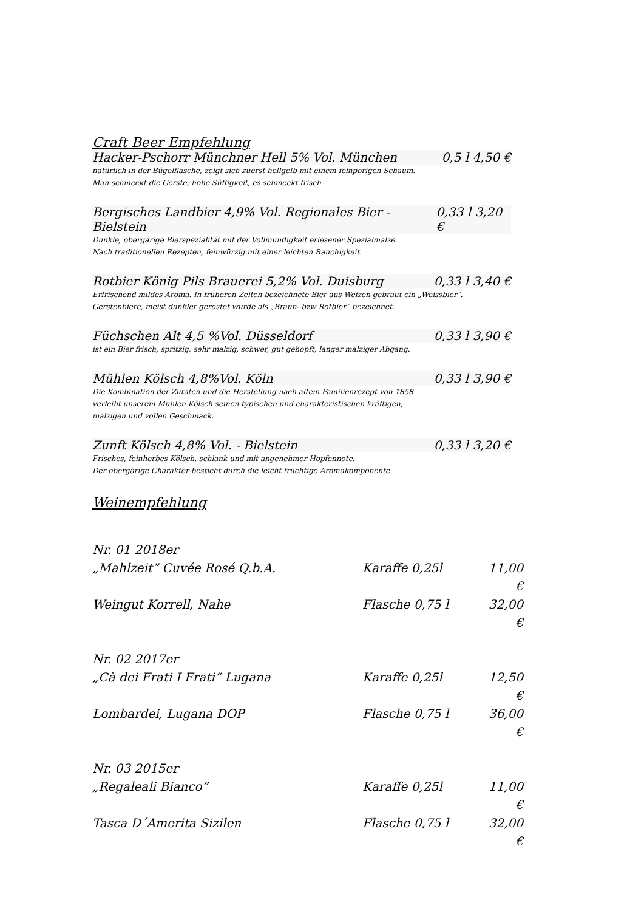Craft Beer Empfehlung
Hacker-Pschorr Münchner Hell 5% Vol. München 0,5 l 4,50 €
natürlich in der Bügelflasche, zeigt sich zuerst hellgelb mit einem feinporigen Schaum.
Man schmeckt die Gerste, hohe Süffigkeit, es schmeckt frisch
Bergisches Landbier 4,9% Vol. Regionales Bier - Bielstein 0,33 l 3,20 €
Dunkle, obergärige Bierspezialität mit der Vollmundigkeit erlesener Spezialmalze.
Nach traditionellen Rezepten, feinwürzig mit einer leichten Rauchigkeit.
Rotbier König Pils Brauerei 5,2% Vol. Duisburg 0,33 l 3,40 €
Erfrischend mildes Aroma. In früheren Zeiten bezeichnete Bier aus Weizen gebraut ein „Weissbier“.
Gerstenbiere, meist dunkler geröstet wurde als „Braun- bzw Rotbier“ bezeichnet.
Füchschen Alt 4,5 %Vol. Düsseldorf 0,33 l 3,90 €
ist ein Bier frisch, spritzig, sehr malzig, schwer, gut gehopft, langer malziger Abgang.
Mühlen Kölsch 4,8%Vol. Köln 0,33 l 3,90 €
Die Kombination der Zutaten und die Herstellung nach altem Familienrezept von 1858
verleiht unserem Mühlen Kölsch seinen typischen und charakteristischen kräftigen,
malzigen und vollen Geschmack.
Zunft Kölsch 4,8% Vol. - Bielstein 0,33 l 3,20 €
Frisches, feinherbes Kölsch, schlank und mit angenehmer Hopfennote.
Der obergärige Charakter besticht durch die leicht fruchtige Aromakomponente
Weinempfehlung
Nr. 01 2018er
„Mahlzeit” Cuvée Rosé Q.b.A. Karaffe 0,25l 11,00 €
Weingut Korrell, Nahe Flasche 0,75 l 32,00 €
Nr. 02 2017er
„Cà dei Frati I Frati” Lugana Karaffe 0,25l 12,50 €
Lombardei, Lugana DOP Flasche 0,75 l 36,00 €
Nr. 03 2015er
„Regaleali Bianco” Karaffe 0,25l 11,00 €
Tasca D´Amerita Sizilen Flasche 0,75 l 32,00 €